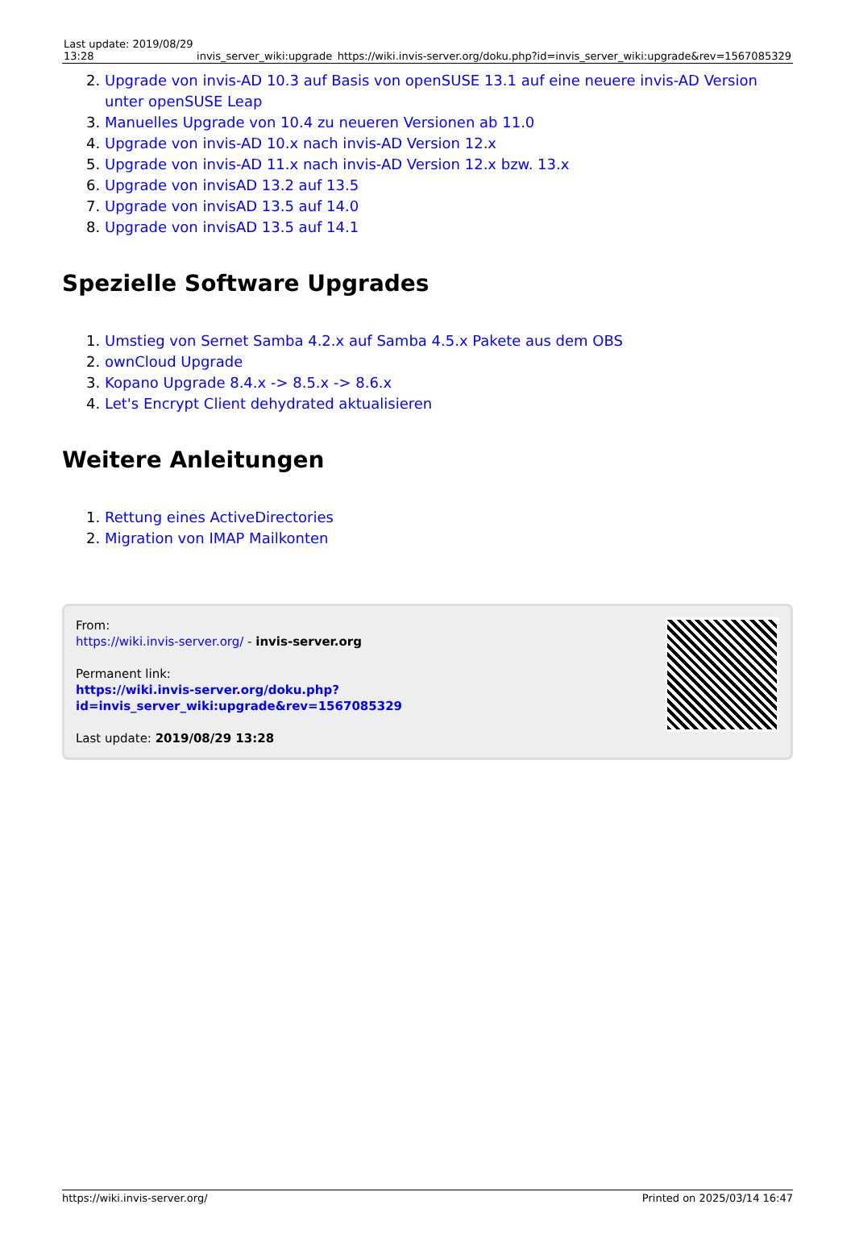| Last update: 2019/08/29 13:28 | invis_server_wiki:upgrade | https://wiki.invis-server.org/doku.php?id=invis_server_wiki:upgrade&rev=1567085329 |
2. Upgrade von invis-AD 10.3 auf Basis von openSUSE 13.1 auf eine neuere invis-AD Version unter openSUSE Leap
3. Manuelles Upgrade von 10.4 zu neueren Versionen ab 11.0
4. Upgrade von invis-AD 10.x nach invis-AD Version 12.x
5. Upgrade von invis-AD 11.x nach invis-AD Version 12.x bzw. 13.x
6. Upgrade von invisAD 13.2 auf 13.5
7. Upgrade von invisAD 13.5 auf 14.0
8. Upgrade von invisAD 13.5 auf 14.1
Spezielle Software Upgrades
1. Umstieg von Sernet Samba 4.2.x auf Samba 4.5.x Pakete aus dem OBS
2. ownCloud Upgrade
3. Kopano Upgrade 8.4.x -> 8.5.x -> 8.6.x
4. Let's Encrypt Client dehydrated aktualisieren
Weitere Anleitungen
1. Rettung eines ActiveDirectories
2. Migration von IMAP Mailkonten
From:
https://wiki.invis-server.org/ - invis-server.org
Permanent link:
https://wiki.invis-server.org/doku.php?id=invis_server_wiki:upgrade&rev=1567085329
Last update: 2019/08/29 13:28
https://wiki.invis-server.org/ Printed on 2025/03/14 16:47